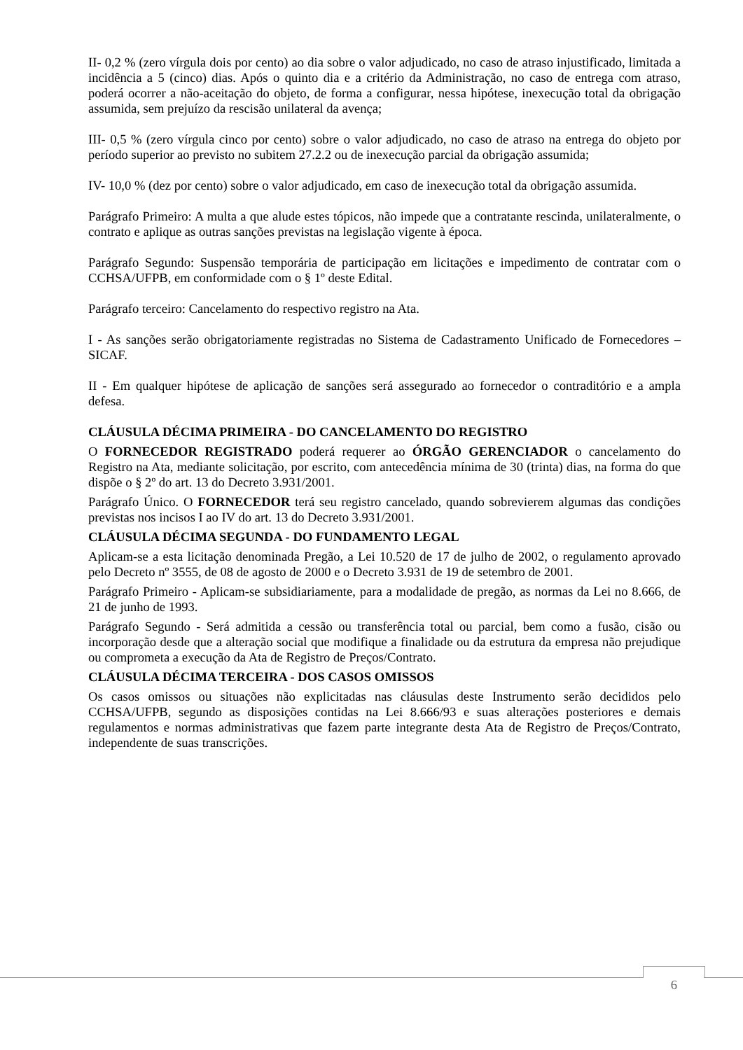II- 0,2 % (zero vírgula dois por cento) ao dia sobre o valor adjudicado, no caso de atraso injustificado, limitada a incidência a 5 (cinco) dias. Após o quinto dia e a critério da Administração, no caso de entrega com atraso, poderá ocorrer a não-aceitação do objeto, de forma a configurar, nessa hipótese, inexecução total da obrigação assumida, sem prejuízo da rescisão unilateral da avença;
III- 0,5 % (zero vírgula cinco por cento) sobre o valor adjudicado, no caso de atraso na entrega do objeto por período superior ao previsto no subitem 27.2.2 ou de inexecução parcial da obrigação assumida;
IV- 10,0 % (dez por cento) sobre o valor adjudicado, em caso de inexecução total da obrigação assumida.
Parágrafo Primeiro: A multa a que alude estes tópicos, não impede que a contratante rescinda, unilateralmente, o contrato e aplique as outras sanções previstas na legislação vigente à época.
Parágrafo Segundo: Suspensão temporária de participação em licitações e impedimento de contratar com o CCHSA/UFPB, em conformidade com o § 1º deste Edital.
Parágrafo terceiro: Cancelamento do respectivo registro na Ata.
I - As sanções serão obrigatoriamente registradas no Sistema de Cadastramento Unificado de Fornecedores – SICAF.
II - Em qualquer hipótese de aplicação de sanções será assegurado ao fornecedor o contraditório e a ampla defesa.
CLÁUSULA DÉCIMA PRIMEIRA - DO CANCELAMENTO DO REGISTRO
O FORNECEDOR REGISTRADO poderá requerer ao ÓRGÃO GERENCIADOR o cancelamento do Registro na Ata, mediante solicitação, por escrito, com antecedência mínima de 30 (trinta) dias, na forma do que dispõe o § 2º do art. 13 do Decreto 3.931/2001.
Parágrafo Único. O FORNECEDOR terá seu registro cancelado, quando sobrevierem algumas das condições previstas nos incisos I ao IV do art. 13 do Decreto 3.931/2001.
CLÁUSULA DÉCIMA SEGUNDA - DO FUNDAMENTO LEGAL
Aplicam-se a esta licitação denominada Pregão, a Lei 10.520 de 17 de julho de 2002, o regulamento aprovado pelo Decreto nº 3555, de 08 de agosto de 2000 e o Decreto 3.931 de 19 de setembro de 2001.
Parágrafo Primeiro - Aplicam-se subsidiariamente, para a modalidade de pregão, as normas da Lei no 8.666, de 21 de junho de 1993.
Parágrafo Segundo - Será admitida a cessão ou transferência total ou parcial, bem como a fusão, cisão ou incorporação desde que a alteração social que modifique a finalidade ou da estrutura da empresa não prejudique ou comprometa a execução da Ata de Registro de Preços/Contrato.
CLÁUSULA DÉCIMA TERCEIRA - DOS CASOS OMISSOS
Os casos omissos ou situações não explicitadas nas cláusulas deste Instrumento serão decididos pelo CCHSA/UFPB, segundo as disposições contidas na Lei 8.666/93 e suas alterações posteriores e demais regulamentos e normas administrativas que fazem parte integrante desta Ata de Registro de Preços/Contrato, independente de suas transcrições.
6